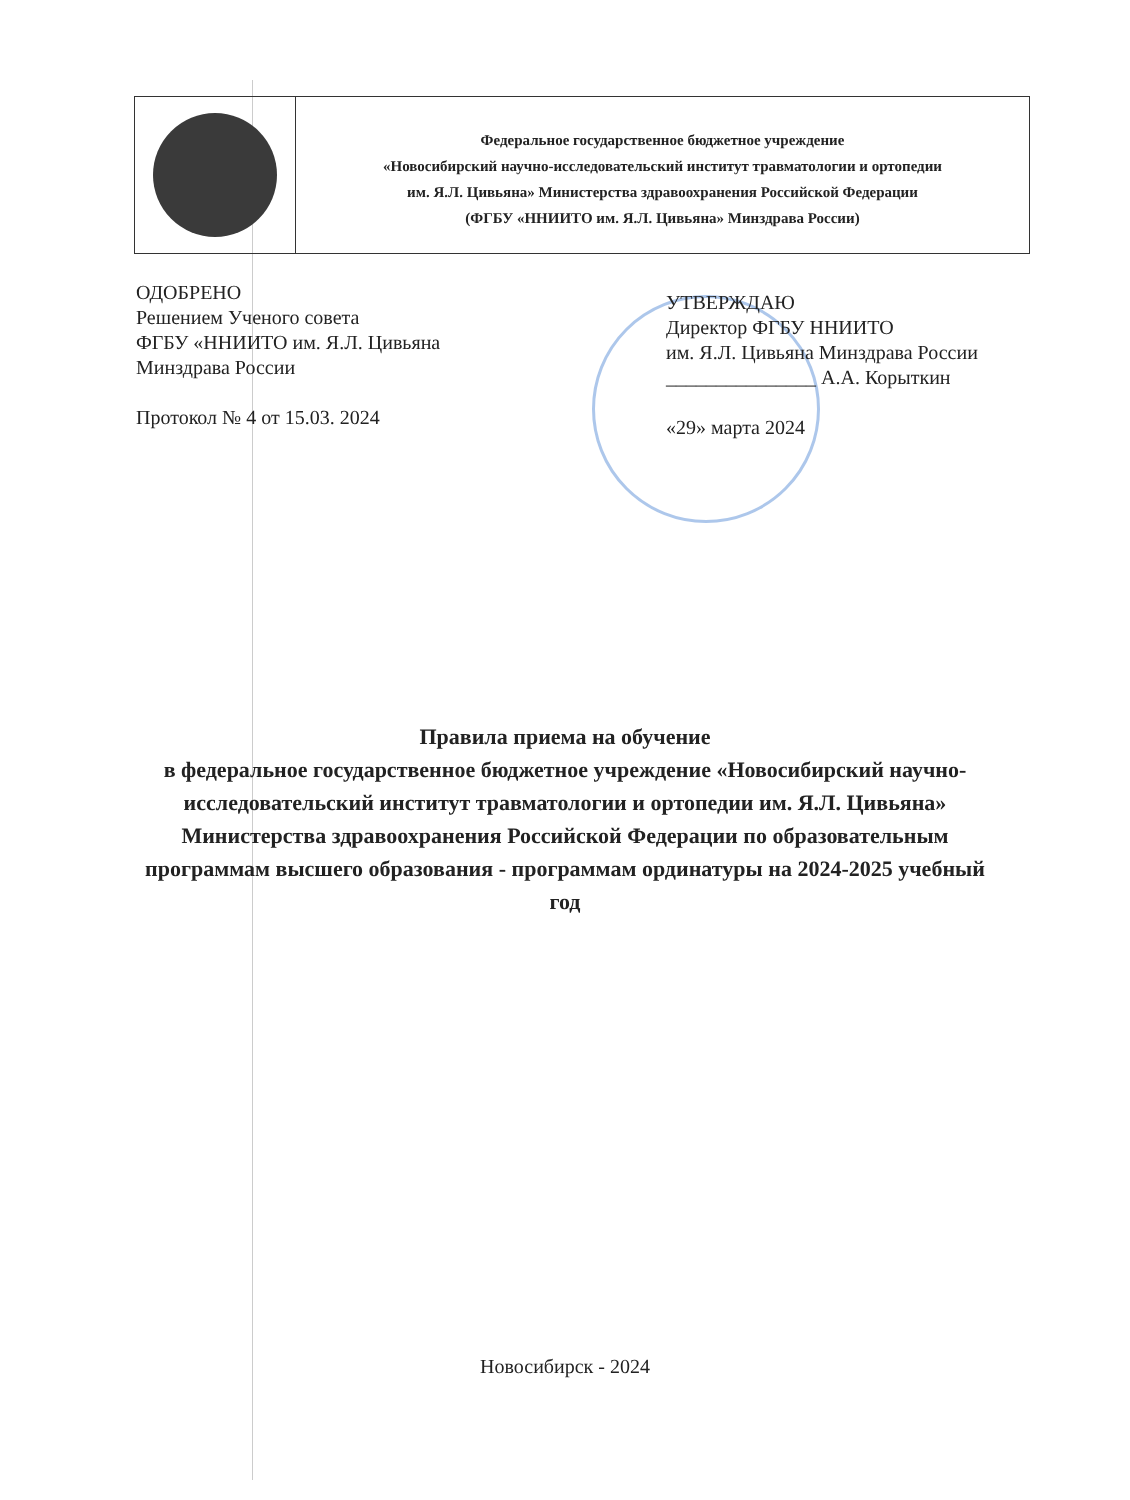Федеральное государственное бюджетное учреждение
«Новосибирский научно-исследовательский институт травматологии и ортопедии
им. Я.Л. Цивьяна» Министерства здравоохранения Российской Федерации
(ФГБУ «ННИИТО им. Я.Л. Цивьяна» Минздрава России)
ОДОБРЕНО
Решением Ученого совета
ФГБУ «ННИИТО им. Я.Л. Цивьяна
Минздрава России
Протокол № 4 от 15.03. 2024
УТВЕРЖДАЮ
Директор ФГБУ ННИИТО
им. Я.Л. Цивьяна Минздрава России
_______________ А.А. Корыткин
«29» марта 2024
Правила приема на обучение
в федеральное государственное бюджетное учреждение «Новосибирский научно-исследовательский институт травматологии и ортопедии им. Я.Л. Цивьяна» Министерства здравоохранения Российской Федерации по образовательным программам высшего образования - программам ординатуры на 2024-2025 учебный год
Новосибирск - 2024